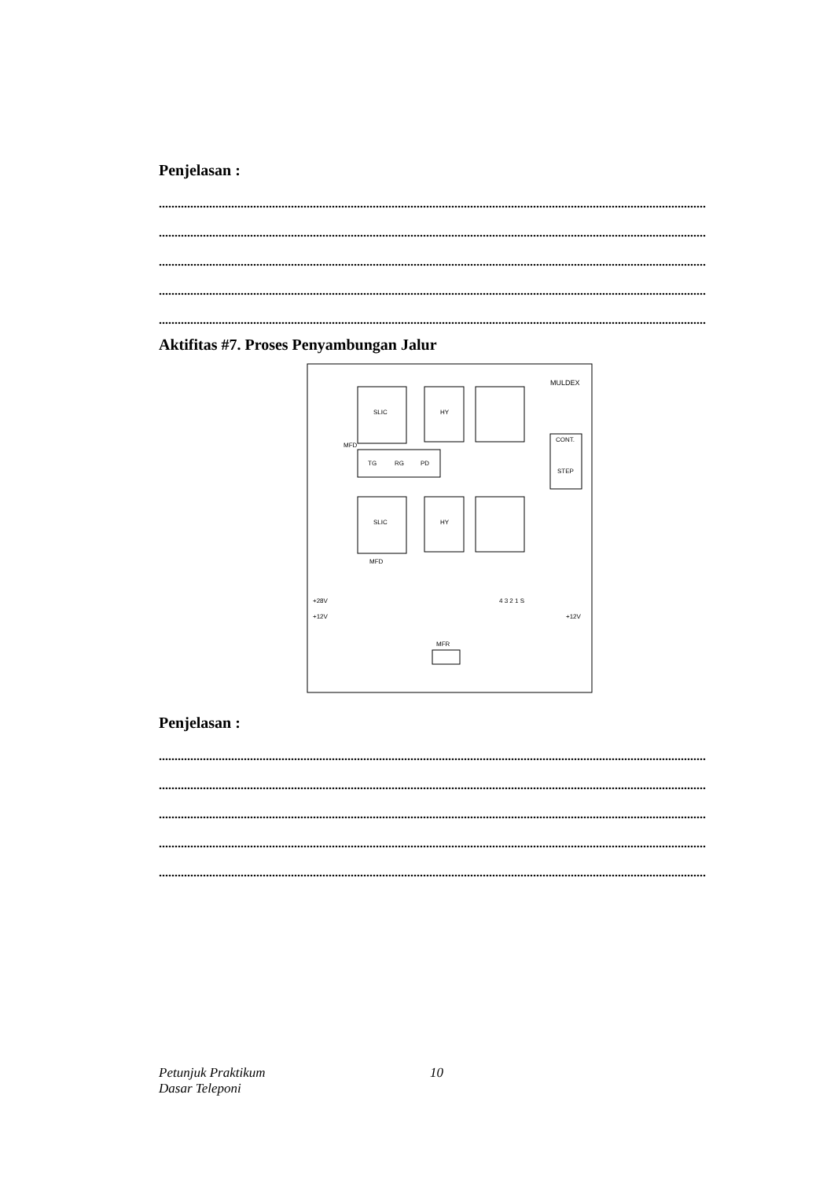Penjelasan :
..............................................................................................................................................................................
..............................................................................................................................................................................
..............................................................................................................................................................................
..............................................................................................................................................................................
..............................................................................................................................................................................
Aktifitas #7. Proses Penyambungan Jalur
SLIC
SLIC
HY
HY
TG
RG
PD
MULDEX
CONT.
STEP
4 3 2 1 S
+28V
+12V
+12V
MFR
MFD
MFD
Penjelasan :
..............................................................................................................................................................................
..............................................................................................................................................................................
..............................................................................................................................................................................
..............................................................................................................................................................................
..............................................................................................................................................................................
Petunjuk Praktikum
Dasar Teleponi
10